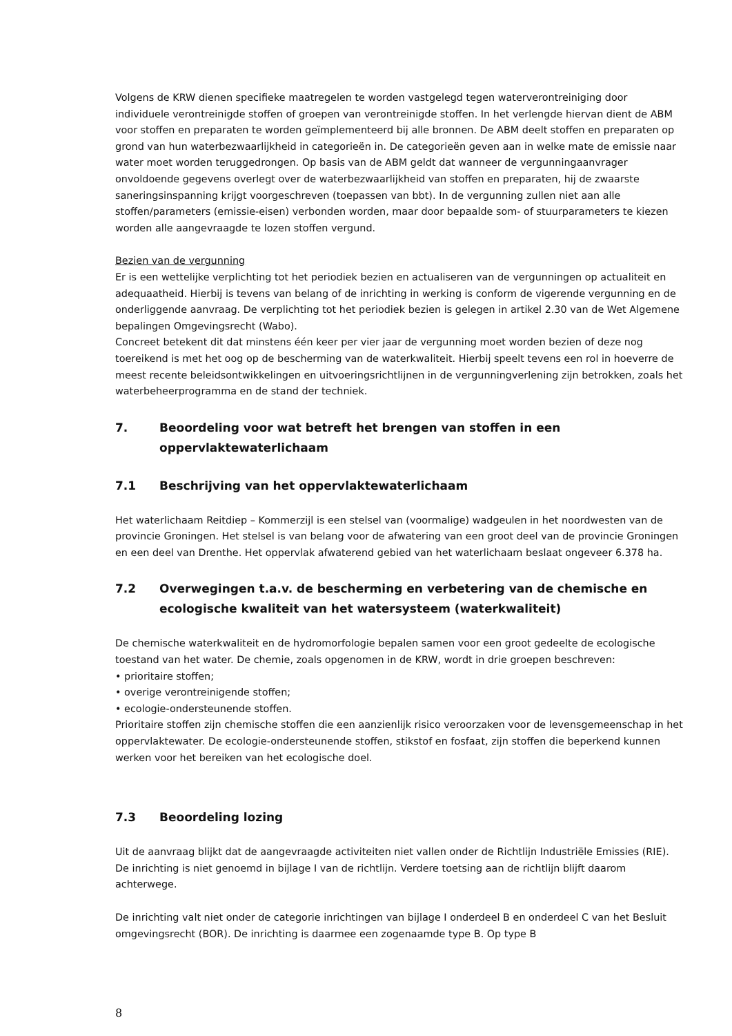Volgens de KRW dienen specifieke maatregelen te worden vastgelegd tegen waterverontreiniging door individuele verontreinigde stoffen of groepen van verontreinigde stoffen. In het verlengde hiervan dient de ABM voor stoffen en preparaten te worden geïmplementeerd bij alle bronnen. De ABM deelt stoffen en preparaten op grond van hun waterbezwaarlijkheid in categorieën in. De categorieën geven aan in welke mate de emissie naar water moet worden teruggedrongen. Op basis van de ABM geldt dat wanneer de vergunningaanvrager onvoldoende gegevens overlegt over de waterbezwaarlijkheid van stoffen en preparaten, hij de zwaarste saneringsinspanning krijgt voorgeschreven (toepassen van bbt). In de vergunning zullen niet aan alle stoffen/parameters (emissie-eisen) verbonden worden, maar door bepaalde som- of stuurparameters te kiezen worden alle aangevraagde te lozen stoffen vergund.
Bezien van de vergunning
Er is een wettelijke verplichting tot het periodiek bezien en actualiseren van de vergunningen op actualiteit en adequaatheid. Hierbij is tevens van belang of de inrichting in werking is conform de vigerende vergunning en de onderliggende aanvraag. De verplichting tot het periodiek bezien is gelegen in artikel 2.30 van de Wet Algemene bepalingen Omgevingsrecht (Wabo).
Concreet betekent dit dat minstens één keer per vier jaar de vergunning moet worden bezien of deze nog toereikend is met het oog op de bescherming van de waterkwaliteit. Hierbij speelt tevens een rol in hoeverre de meest recente beleidsontwikkelingen en uitvoeringsrichtlijnen in de vergunningverlening zijn betrokken, zoals het waterbeheerprogramma en de stand der techniek.
7. Beoordeling voor wat betreft het brengen van stoffen in een oppervlaktewaterlichaam
7.1 Beschrijving van het oppervlaktewaterlichaam
Het waterlichaam Reitdiep – Kommerzijl is een stelsel van (voormalige) wadgeulen in het noordwesten van de provincie Groningen. Het stelsel is van belang voor de afwatering van een groot deel van de provincie Groningen en een deel van Drenthe. Het oppervlak afwaterend gebied van het waterlichaam beslaat ongeveer 6.378 ha.
7.2 Overwegingen t.a.v. de bescherming en verbetering van de chemische en ecologische kwaliteit van het watersysteem (waterkwaliteit)
De chemische waterkwaliteit en de hydromorfologie bepalen samen voor een groot gedeelte de ecologische toestand van het water. De chemie, zoals opgenomen in de KRW, wordt in drie groepen beschreven:
• prioritaire stoffen;
• overige verontreinigende stoffen;
• ecologie-ondersteunende stoffen.
Prioritaire stoffen zijn chemische stoffen die een aanzienlijk risico veroorzaken voor de levensgemeenschap in het oppervlaktewater. De ecologie-ondersteunende stoffen, stikstof en fosfaat, zijn stoffen die beperkend kunnen werken voor het bereiken van het ecologische doel.
7.3 Beoordeling lozing
Uit de aanvraag blijkt dat de aangevraagde activiteiten niet vallen onder de Richtlijn Industriële Emissies (RIE). De inrichting is niet genoemd in bijlage I van de richtlijn. Verdere toetsing aan de richtlijn blijft daarom achterwege.
De inrichting valt niet onder de categorie inrichtingen van bijlage I onderdeel B en onderdeel C van het Besluit omgevingsrecht (BOR). De inrichting is daarmee een zogenaamde type B. Op type B
8